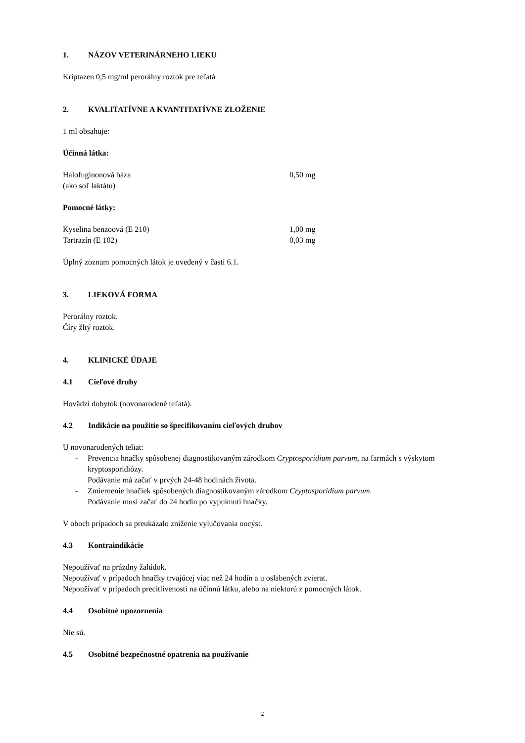1. NÁZOV VETERINÁRNEHO LIEKU
Kriptazen 0,5 mg/ml perorálny roztok pre teľatá
2. KVALITATÍVNE A KVANTITATÍVNE ZLOŽENIE
1 ml obsahuje:
Účinná látka:
| Halofuginonová báza (ako soľ laktátu) | 0,50 mg |
Pomocné látky:
| Kyselina benzoová (E 210) | 1,00 mg |
| Tartrazín (E 102) | 0,03 mg |
Úplný zoznam pomocných látok je uvedený v časti 6.1.
3. LIEKOVÁ FORMA
Perorálny roztok.
Číry žltý roztok.
4. KLINICKÉ ÚDAJE
4.1 Cieľové druhy
Hovädzí dobytok (novonarodené teľatá).
4.2 Indikácie na použitie so špecifikovaním cieľových druhov
U novonarodených teliat:
- Prevencia hnačky spôsobenej diagnostikovaným zárodkom Cryptosporidium parvum, na farmách s výskytom kryptosporidiózy.
Podávanie má začať v prvých 24-48 hodinách života.
- Zmiernenie hnačiek spôsobených diagnostikovaným zárodkom Cryptosporidium parvum.
Podávanie musí začať do 24 hodín po vypuknutí hnačky.
V oboch prípadoch sa preukázalo zníženie vylučovania oocýst.
4.3 Kontraindikácie
Nepoužívať na prázdny žalúdok.
Nepoužívať v prípadoch hnačky trvajúcej viac než 24 hodín a u oslabených zvierat.
Nepoužívať v prípadoch precitlivenosti na účinnú látku, alebo na niektorú z pomocných látok.
4.4 Osobitné upozornenia
Nie sú.
4.5 Osobitné bezpečnostné opatrenia na používanie
2